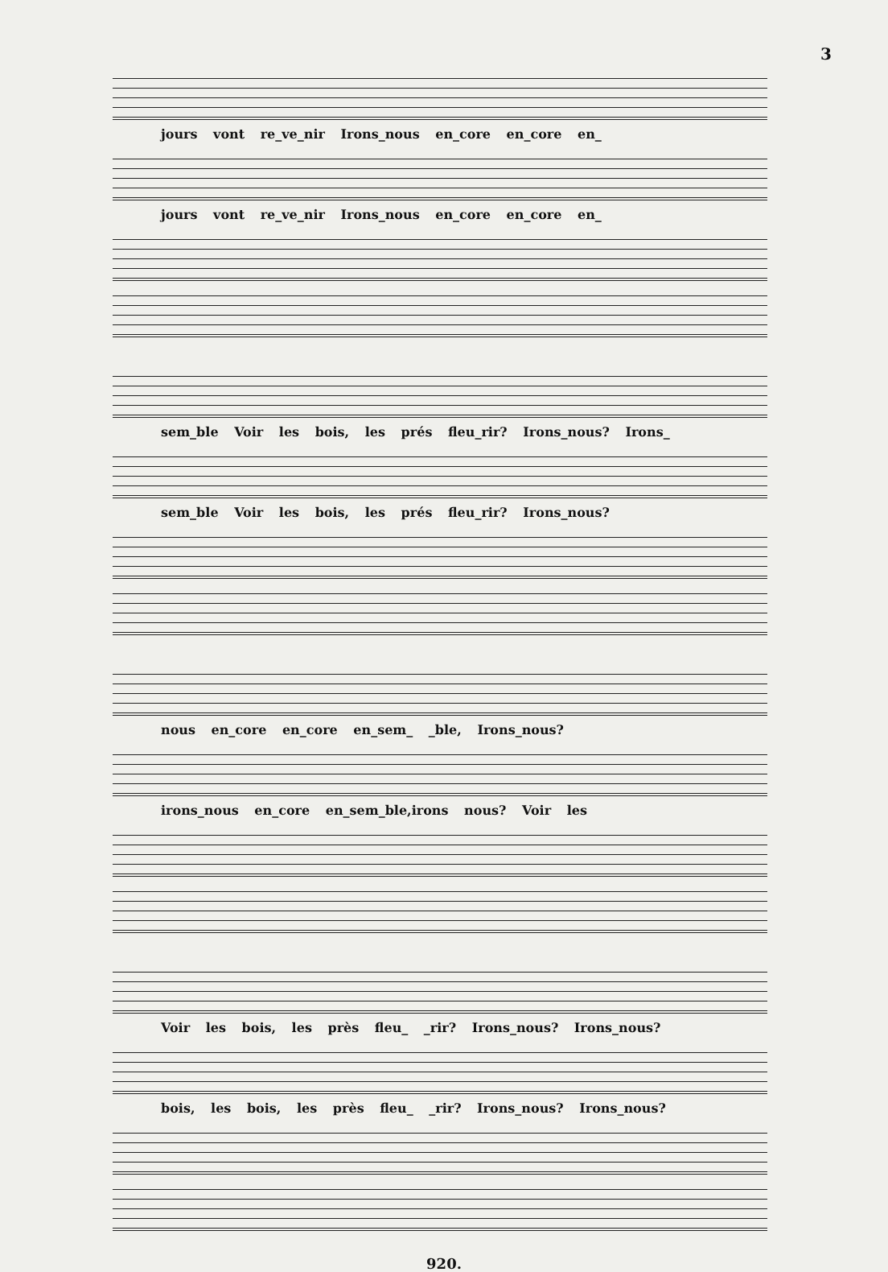3
jours vont re_ve_nir Irons_nous en_core en_core en_
jours vont re_ve_nir Irons_nous en_core en_core en_
sem_ble Voir les bois, les prés fleu_rir? Irons_nous? Irons_
sem_ble Voir les bois, les prés fleu_rir? Irons_nous?
nous en_core en_core en_sem_ _ble, Irons_nous?
irons_nous en_core en_sem_ble,irons nous? Voir les
Voir les bois, les près fleu_ _rir? Irons_nous? Irons_nous?
bois, les bois, les près fleu_ _rir? Irons_nous? Irons_nous?
920.